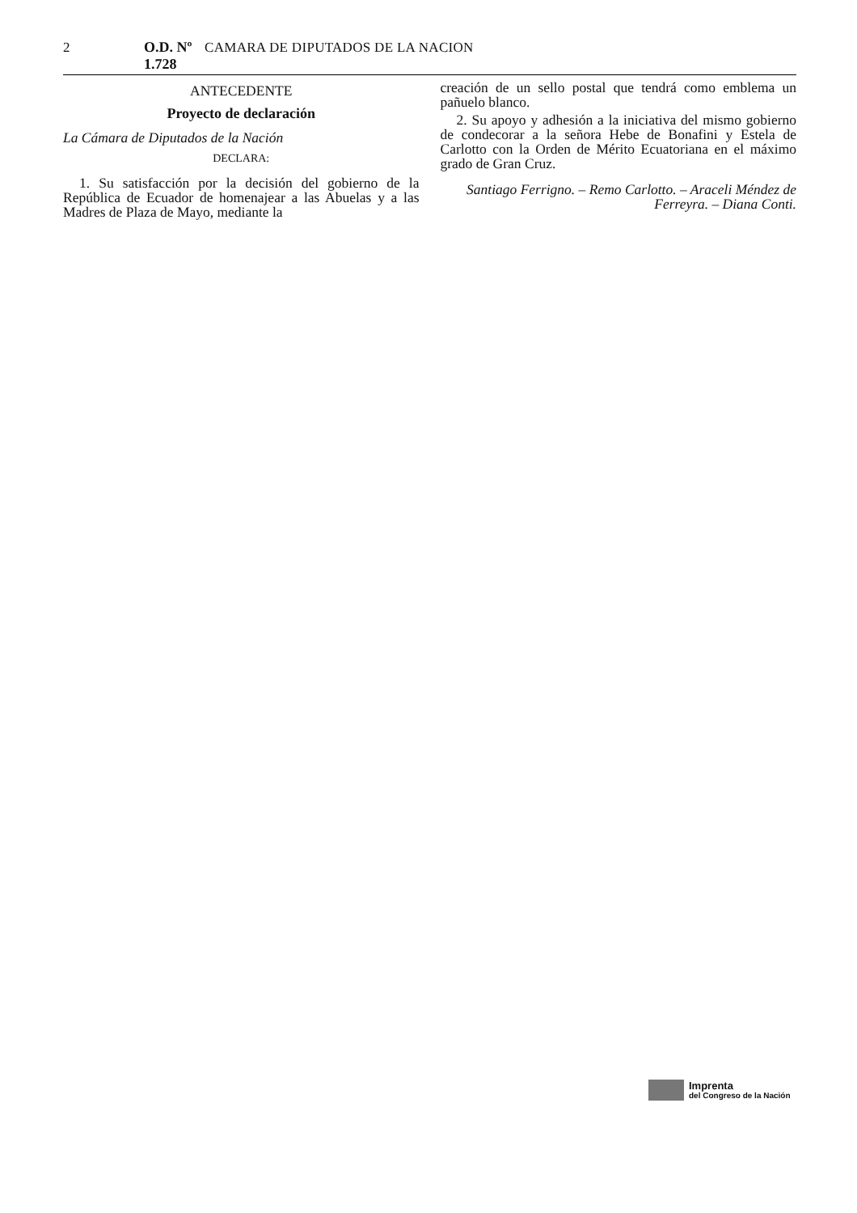2 O.D. Nº 1.728 CAMARA DE DIPUTADOS DE LA NACION
ANTECEDENTE
Proyecto de declaración
La Cámara de Diputados de la Nación
DECLARA:
1. Su satisfacción por la decisión del gobierno de la República de Ecuador de homenajear a las Abuelas y a las Madres de Plaza de Mayo, mediante la
creación de un sello postal que tendrá como emblema un pañuelo blanco.
2. Su apoyo y adhesión a la iniciativa del mismo gobierno de condecorar a la señora Hebe de Bonafini y Estela de Carlotto con la Orden de Mérito Ecuatoriana en el máximo grado de Gran Cruz.
Santiago Ferrigno. – Remo Carlotto. – Araceli Méndez de Ferreyra. – Diana Conti.
Imprenta
del Congreso de la Nación